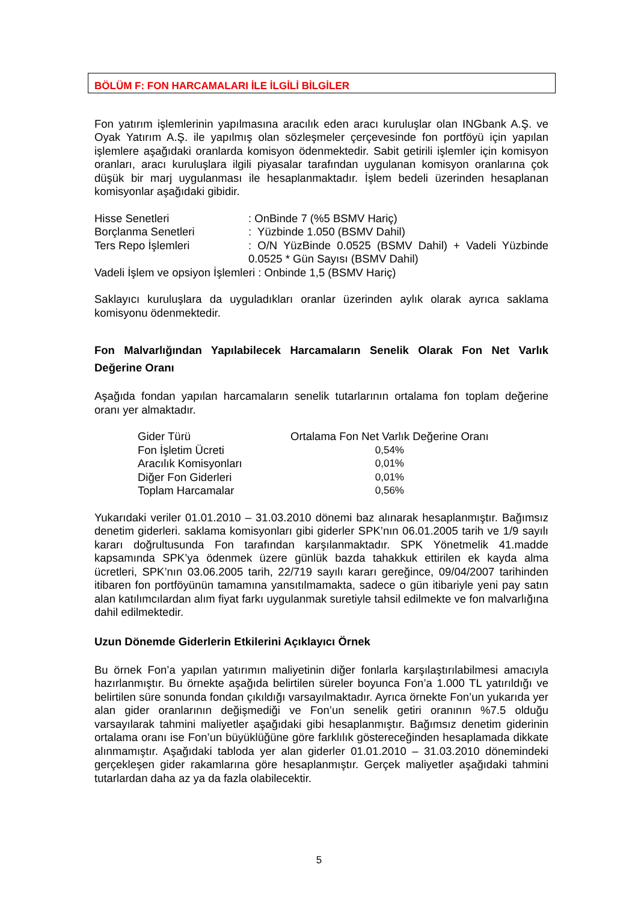BÖLÜM F: FON HARCAMALARI İLE İLGİLİ BİLGİLER
Fon yatırım işlemlerinin yapılmasına aracılık eden aracı kuruluşlar olan INGbank A.Ş. ve Oyak Yatırım A.Ş. ile yapılmış olan sözleşmeler çerçevesinde fon portföyü için yapılan işlemlere aşağıdaki oranlarda komisyon ödenmektedir. Sabit getirili işlemler için komisyon oranları, aracı kuruluşlara ilgili piyasalar tarafından uygulanan komisyon oranlarına çok düşük bir marj uygulanması ile hesaplanmaktadır. İşlem bedeli üzerinden hesaplanan komisyonlar aşağıdaki gibidir.
| Hisse Senetleri | : OnBinde 7 (%5 BSMV Hariç) |
| Borçlanma Senetleri | : Yüzbinde 1.050 (BSMV Dahil) |
| Ters Repo İşlemleri | : O/N YüzBinde 0.0525 (BSMV Dahil) + Vadeli Yüzbinde 0.0525 * Gün Sayısı (BSMV Dahil) |
| Vadeli İşlem ve opsiyon İşlemleri : Onbinde 1,5 (BSMV Hariç) | |
Saklayıcı kuruluşlara da uyguladıkları oranlar üzerinden aylık olarak ayrıca saklama komisyonu ödenmektedir.
Fon Malvarlığından Yapılabilecek Harcamaların Senelik Olarak Fon Net Varlık Değerine Oranı
Aşağıda fondan yapılan harcamaların senelik tutarlarının ortalama fon toplam değerine oranı yer almaktadır.
| Gider Türü | Ortalama Fon Net Varlık Değerine Oranı |
| Fon İşletim Ücreti | 0,54% |
| Aracılık Komisyonları | 0,01% |
| Diğer Fon Giderleri | 0,01% |
| Toplam Harcamalar | 0,56% |
Yukarıdaki veriler 01.01.2010 – 31.03.2010 dönemi baz alınarak hesaplanmıştır. Bağımsız denetim giderleri. saklama komisyonları gibi giderler SPK’nın 06.01.2005 tarih ve 1/9 sayılı kararı doğrultusunda Fon tarafından karşılanmaktadır. SPK Yönetmelik 41.madde kapsamında SPK’ya ödenmek üzere günlük bazda tahakkuk ettirilen ek kayda alma ücretleri, SPK’nın 03.06.2005 tarih, 22/719 sayılı kararı gereğince, 09/04/2007 tarihinden itibaren fon portföyünün tamamına yansıtılmamakta, sadece o gün itibariyle yeni pay satın alan katılımcılardan alım fiyat farkı uygulanmak suretiyle tahsil edilmekte ve fon malvarlığına dahil edilmektedir.
Uzun Dönemde Giderlerin Etkilerini Açıklayıcı Örnek
Bu örnek Fon’a yapılan yatırımın maliyetinin diğer fonlarla karşılaştırılabilmesi amacıyla hazırlanmıştır. Bu örnekte aşağıda belirtilen süreler boyunca Fon’a 1.000 TL yatırıldığı ve belirtilen süre sonunda fondan çıkıldığı varsayılmaktadır. Ayrıca örnekte Fon’un yukarıda yer alan gider oranlarının değişmediği ve Fon’un senelik getiri oranının %7.5 olduğu varsayılarak tahmini maliyetler aşağıdaki gibi hesaplanmıştır. Bağımsız denetim giderinin ortalama oranı ise Fon’un büyüklüğüne göre farklılık göstereceğinden hesaplamada dikkate alınmamıştır. Aşağıdaki tabloda yer alan giderler 01.01.2010 – 31.03.2010 dönemindeki gerçekleşen gider rakamlarına göre hesaplanmıştır. Gerçek maliyetler aşağıdaki tahmini tutarlardan daha az ya da fazla olabilecektir.
5